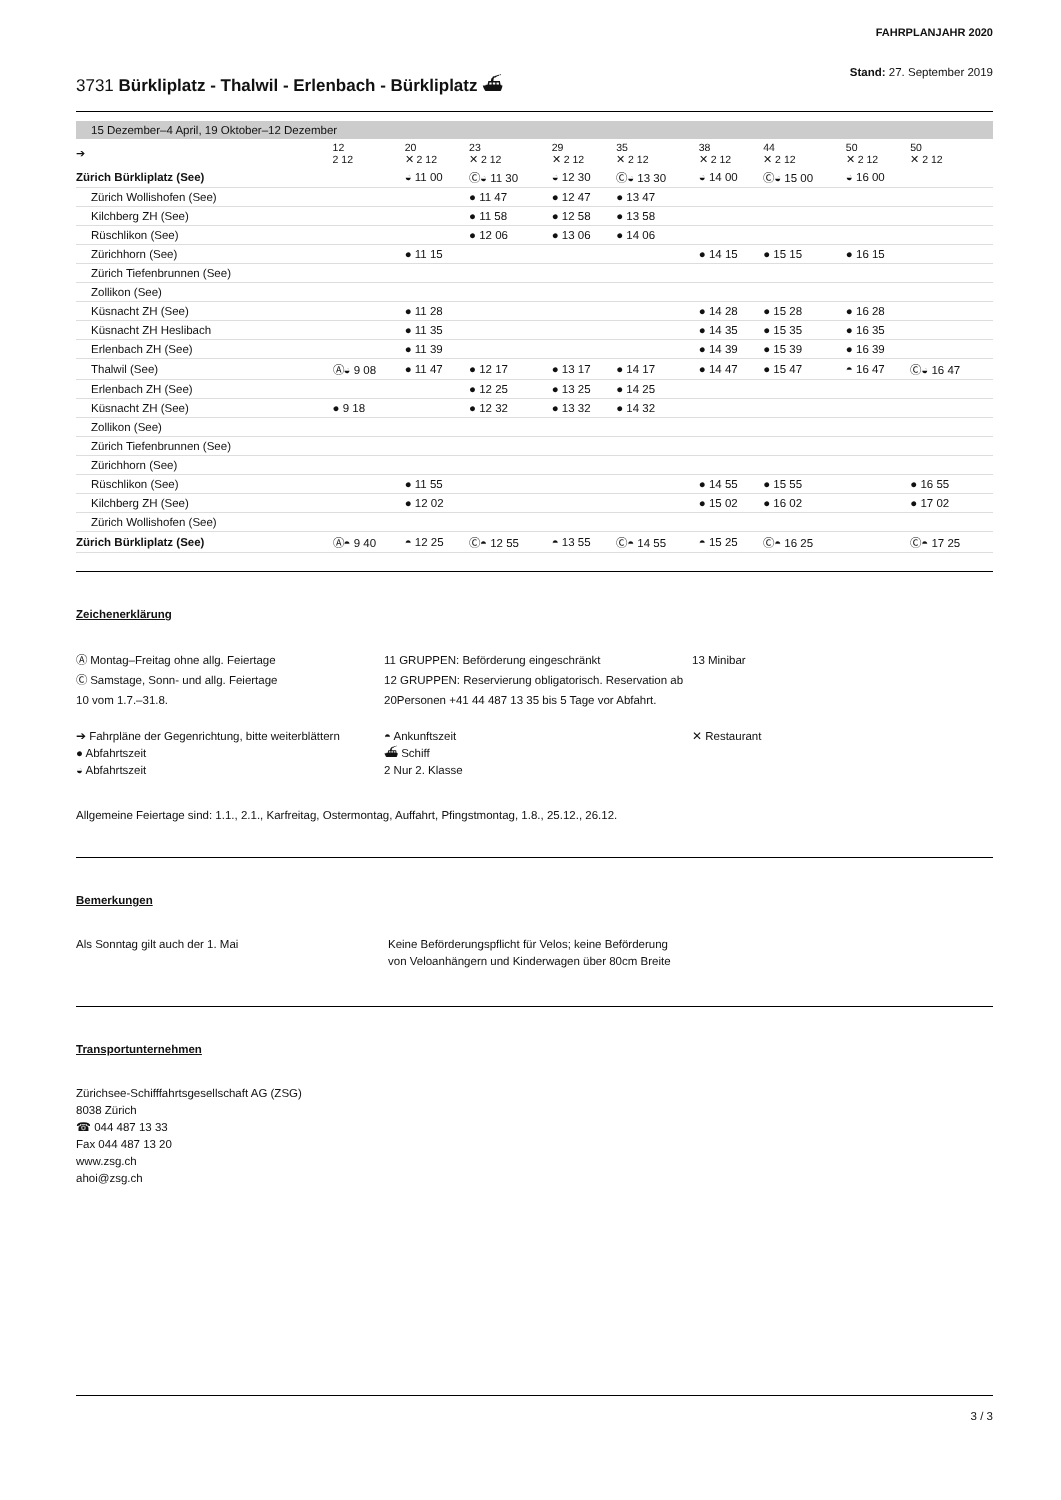FAHRPLANJAHR 2020
3731 Bürkliplatz - Thalwil - Erlenbach - Bürkliplatz ⛴
Stand: 27. September 2019
15 Dezember–4 April, 19 Oktober–12 Dezember
| ➔ | 12 2 12 | 20 ✕ 2 12 | 23 ✕ 2 12 | 29 ✕ 2 12 | 35 ✕ 2 12 | 38 ✕ 2 12 | 44 ✕ 2 12 | 50 ✕ 2 12 | 50 ✕ 2 12 |
| --- | --- | --- | --- | --- | --- | --- | --- | --- | --- |
| Zürich Bürkliplatz (See) | | ◒ 11 00 | Ⓒ◒ 11 30 | ◒ 12 30 | Ⓒ◒ 13 30 | ◒ 14 00 | Ⓒ◒ 15 00 | ◒ 16 00 | |
| Zürich Wollishofen (See) | | | ● 11 47 | ● 12 47 | ● 13 47 | | | | |
| Kilchberg ZH (See) | | | ● 11 58 | ● 12 58 | ● 13 58 | | | | |
| Rüschlikon (See) | | | ● 12 06 | ● 13 06 | ● 14 06 | | | | |
| Zürichhorn (See) | | ● 11 15 | | | | ● 14 15 | ● 15 15 | ● 16 15 | |
| Zürich Tiefenbrunnen (See) | | | | | | | | | |
| Zollikon (See) | | | | | | | | | |
| Küsnacht ZH (See) | | ● 11 28 | | | | ● 14 28 | ● 15 28 | ● 16 28 | |
| Küsnacht ZH Heslibach | | ● 11 35 | | | | ● 14 35 | ● 15 35 | ● 16 35 | |
| Erlenbach ZH (See) | | ● 11 39 | | | | ● 14 39 | ● 15 39 | ● 16 39 | |
| Thalwil (See) | Ⓐ◒ 9 08 | ● 11 47 | ● 12 17 | ● 13 17 | ● 14 17 | ● 14 47 | ● 15 47 | ◓ 16 47 | Ⓒ◒ 16 47 |
| Erlenbach ZH (See) | | | ● 12 25 | ● 13 25 | ● 14 25 | | | | |
| Küsnacht ZH (See) | ● 9 18 | | ● 12 32 | ● 13 32 | ● 14 32 | | | | |
| Zollikon (See) | | | | | | | | | |
| Zürich Tiefenbrunnen (See) | | | | | | | | | |
| Zürichhorn (See) | | | | | | | | | |
| Rüschlikon (See) | | ● 11 55 | | | | ● 14 55 | ● 15 55 | | ● 16 55 |
| Kilchberg ZH (See) | | ● 12 02 | | | | ● 15 02 | ● 16 02 | | ● 17 02 |
| Zürich Wollishofen (See) | | | | | | | | | |
| Zürich Bürkliplatz (See) | Ⓐ◓ 9 40 | ◓ 12 25 | Ⓒ◓ 12 55 | ◓ 13 55 | Ⓒ◓ 14 55 | ◓ 15 25 | Ⓒ◓ 16 25 | | Ⓒ◓ 17 25 |
Zeichenerklärung
Ⓐ Montag–Freitag ohne allg. Feiertage
Ⓒ Samstage, Sonn- und allg. Feiertage
10 vom 1.7.–31.8.
11 GRUPPEN: Beförderung eingeschränkt
12 GRUPPEN: Reservierung obligatorisch. Reservation ab 20Personen +41 44 487 13 35 bis 5 Tage vor Abfahrt.
13 Minibar
➔ Fahrpläne der Gegenrichtung, bitte weiterblättern
● Abfahrtszeit
◒ Abfahrtszeit
◓ Ankunftszeit
⛴ Schiff
2 Nur 2. Klasse
✕ Restaurant
Allgemeine Feiertage sind: 1.1., 2.1., Karfreitag, Ostermontag, Auffahrt, Pfingstmontag, 1.8., 25.12., 26.12.
Bemerkungen
Als Sonntag gilt auch der 1. Mai
Keine Beförderungspflicht für Velos; keine Beförderung
von Veloanhängern und Kinderwagen über 80cm Breite
Transportunternehmen
Zürichsee-Schifffahrtsgesellschaft AG (ZSG)
8038 Zürich
☎ 044 487 13 33
Fax 044 487 13 20
www.zsg.ch
ahoi@zsg.ch
3 / 3